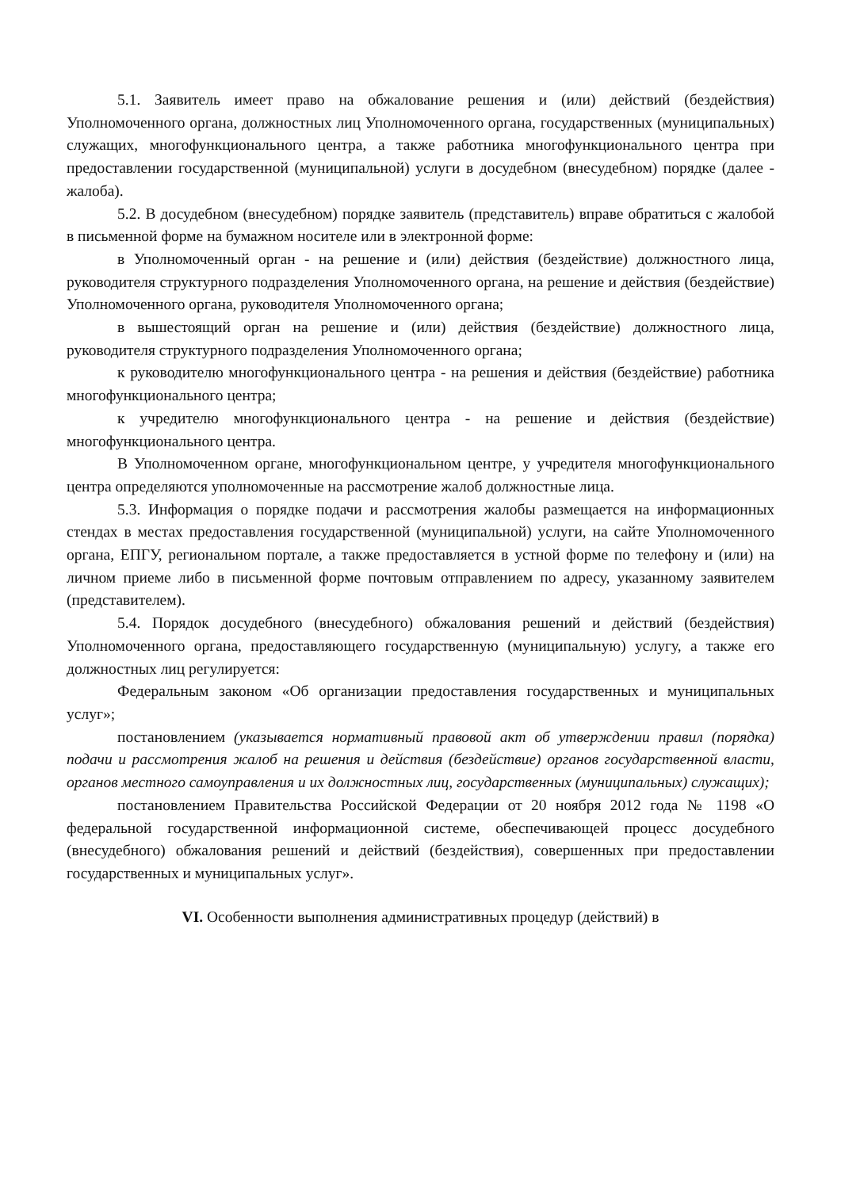5.1. Заявитель имеет право на обжалование решения и (или) действий (бездействия) Уполномоченного органа, должностных лиц Уполномоченного органа, государственных (муниципальных) служащих, многофункционального центра, а также работника многофункционального центра при предоставлении государственной (муниципальной) услуги в досудебном (внесудебном) порядке (далее - жалоба).
5.2. В досудебном (внесудебном) порядке заявитель (представитель) вправе обратиться с жалобой в письменной форме на бумажном носителе или в электронной форме:
в Уполномоченный орган - на решение и (или) действия (бездействие) должностного лица, руководителя структурного подразделения Уполномоченного органа, на решение и действия (бездействие) Уполномоченного органа, руководителя Уполномоченного органа;
в вышестоящий орган на решение и (или) действия (бездействие) должностного лица, руководителя структурного подразделения Уполномоченного органа;
к руководителю многофункционального центра - на решения и действия (бездействие) работника многофункционального центра;
к учредителю многофункционального центра - на решение и действия (бездействие) многофункционального центра.
В Уполномоченном органе, многофункциональном центре, у учредителя многофункционального центра определяются уполномоченные на рассмотрение жалоб должностные лица.
5.3. Информация о порядке подачи и рассмотрения жалобы размещается на информационных стендах в местах предоставления государственной (муниципальной) услуги, на сайте Уполномоченного органа, ЕПГУ, региональном портале, а также предоставляется в устной форме по телефону и (или) на личном приеме либо в письменной форме почтовым отправлением по адресу, указанному заявителем (представителем).
5.4. Порядок досудебного (внесудебного) обжалования решений и действий (бездействия) Уполномоченного органа, предоставляющего государственную (муниципальную) услугу, а также его должностных лиц регулируется:
Федеральным законом «Об организации предоставления государственных и муниципальных услуг»;
постановлением (указывается нормативный правовой акт об утверждении правил (порядка) подачи и рассмотрения жалоб на решения и действия (бездействие) органов государственной власти, органов местного самоуправления и их должностных лиц, государственных (муниципальных) служащих);
постановлением Правительства Российской Федерации от 20 ноября 2012 года № 1198 «О федеральной государственной информационной системе, обеспечивающей процесс досудебного (внесудебного) обжалования решений и действий (бездействия), совершенных при предоставлении государственных и муниципальных услуг».
VI. Особенности выполнения административных процедур (действий) в